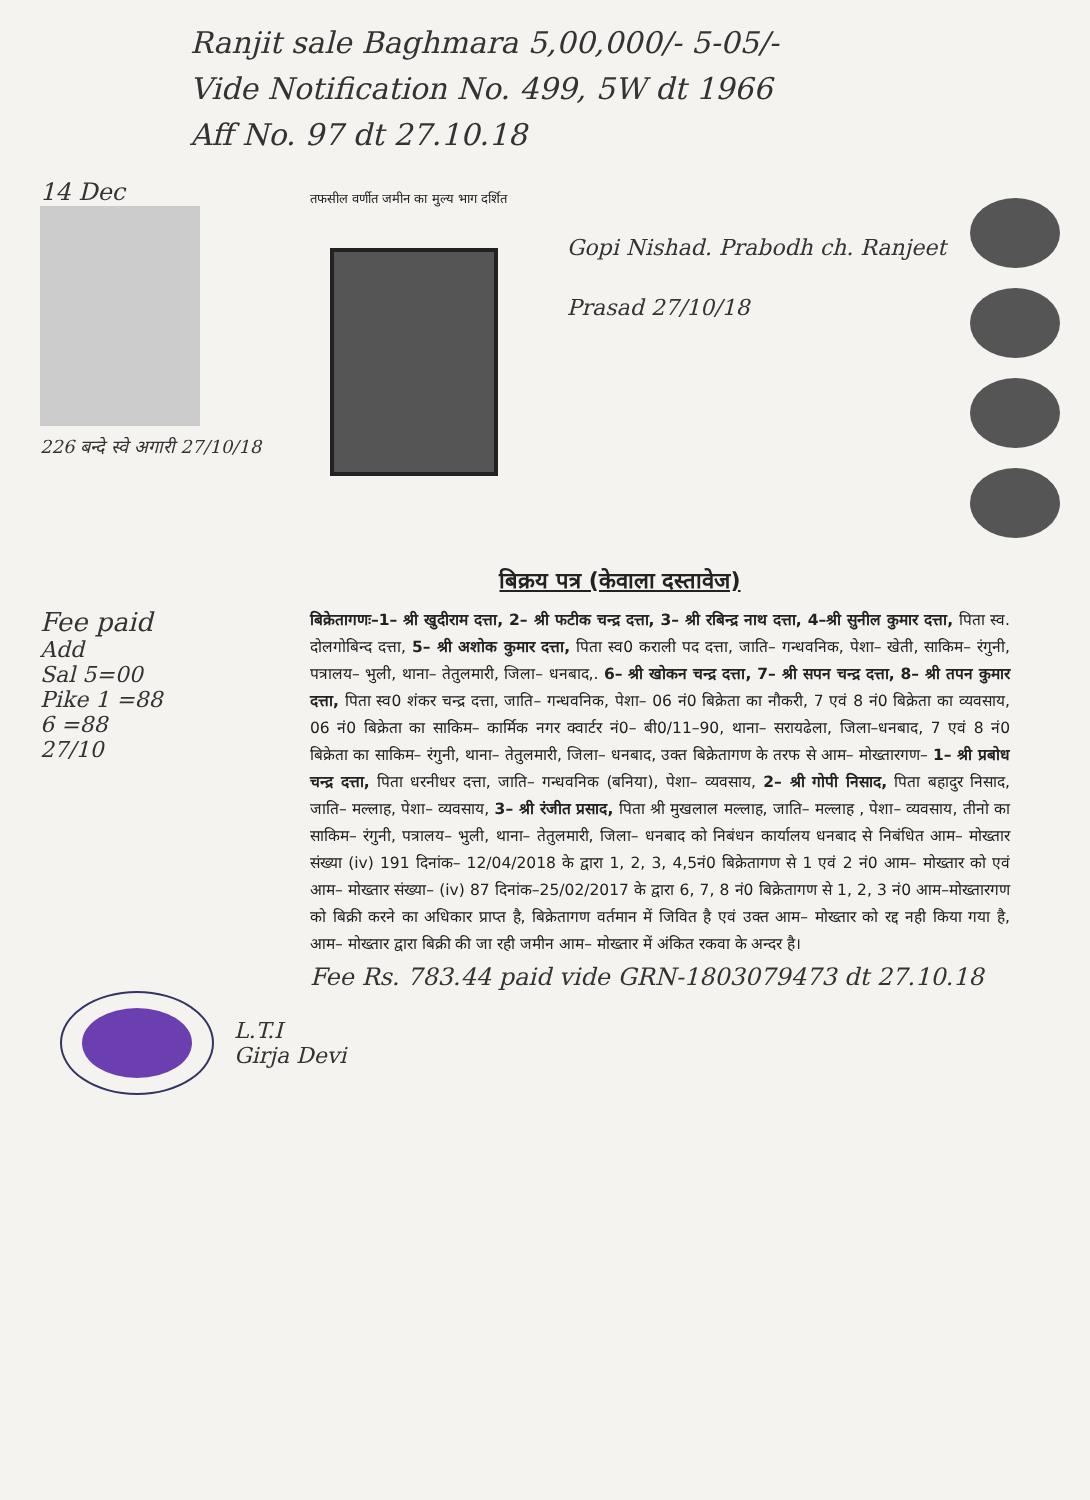Ranjit sale Baghmara 5,00,000/- 5-05/-
Vide Notification No. 499, 5W dt 1966
Aff No. 97 dt 27.10.18
14 Dec
226 बन्दे स्वे अगारी 27/10/18
तफसील वर्णीत जमीन का मुल्य भाग दर्शित
Gopi Nishad. Prabodh ch. Ranjeet Prasad 27/10/18
बिक्रय पत्र (केवाला दस्तावेज)
Fee paid
Add
Sal 5=00
Pike 1 =88
6 =88
27/10
बिक्रेतागणः–1– श्री खुदीराम दत्ता, 2– श्री फटीक चन्द्र दत्ता, 3– श्री रबिन्द्र नाथ दत्ता, 4–श्री सुनील कुमार दत्ता, पिता स्व. दोलगोबिन्द दत्ता, 5– श्री अशोक कुमार दत्ता, पिता स्व0 कराली पद दत्ता, जाति– गन्धवनिक, पेशा– खेती, साकिम– रंगुनी, पत्रालय– भुली, थाना– तेतुलमारी, जिला– धनबाद,. 6– श्री खोकन चन्द्र दत्ता, 7– श्री सपन चन्द्र दत्ता, 8– श्री तपन कुमार दत्ता, पिता स्व0 शंकर चन्द्र दत्ता, जाति– गन्धवनिक, पेशा– 06 नं0 बिक्रेता का नौकरी, 7 एवं 8 नं0 बिक्रेता का व्यवसाय, 06 नं0 बिक्रेता का साकिम– कार्मिक नगर क्वार्टर नं0– बी0/11–90, थाना– सरायढेला, जिला–धनबाद, 7 एवं 8 नं0 बिक्रेता का साकिम– रंगुनी, थाना– तेतुलमारी, जिला– धनबाद, उक्त बिक्रेतागण के तरफ से आम– मोख्तारगण– 1– श्री प्रबोध चन्द्र दत्ता, पिता धरनीधर दत्ता, जाति– गन्धवनिक (बनिया), पेशा– व्यवसाय, 2– श्री गोपी निसाद, पिता बहादुर निसाद, जाति– मल्लाह, पेशा– व्यवसाय, 3– श्री रंजीत प्रसाद, पिता श्री मुखलाल मल्लाह, जाति– मल्लाह , पेशा– व्यवसाय, तीनो का साकिम– रंगुनी, पत्रालय– भुली, थाना– तेतुलमारी, जिला– धनबाद को निबंधन कार्यालय धनबाद से निबंधित आम– मोख्तार संख्या (iv) 191 दिनांक– 12/04/2018 के द्वारा 1, 2, 3, 4,5नं0 बिक्रेतागण से 1 एवं 2 नं0 आम– मोख्तार को एवं आम– मोख्तार संख्या– (iv) 87 दिनांक–25/02/2017 के द्वारा 6, 7, 8 नं0 बिक्रेतागण से 1, 2, 3 नं0 आम–मोख्तारगण को बिक्री करने का अधिकार प्राप्त है, बिक्रेतागण वर्तमान में जिवित है एवं उक्त आम– मोख्तार को रद्द नही किया गया है, आम– मोख्तार द्वारा बिक्री की जा रही जमीन आम– मोख्तार में अंकित रकवा के अन्दर है।
Fee Rs. 783.44 paid vide GRN-1803079473 dt 27.10.18
L.T.I
Girja Devi